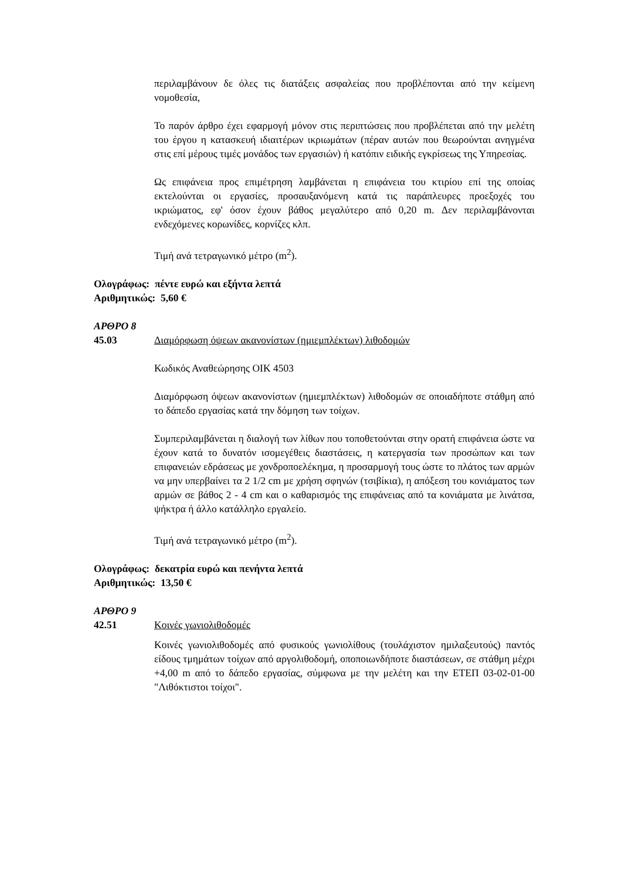περιλαμβάνουν δε όλες τις διατάξεις ασφαλείας που προβλέπονται από την κείμενη νομοθεσία,
Το παρόν άρθρο έχει εφαρμογή μόνον στις περιπτώσεις που προβλέπεται από την μελέτη του έργου η κατασκευή ιδιαιτέρων ικριωμάτων (πέραν αυτών που θεωρούνται ανηγμένα στις επί μέρους τιμές μονάδος των εργασιών) ή κατόπιν ειδικής εγκρίσεως της Υπηρεσίας.
Ως επιφάνεια προς επιμέτρηση λαμβάνεται η επιφάνεια του κτιρίου επί της οποίας εκτελούνται οι εργασίες, προσαυξανόμενη κατά τις παράπλευρες προεξοχές του ικριώματος, εφ' όσον έχουν βάθος μεγαλύτερο από 0,20 m. Δεν περιλαμβάνονται ενδεχόμενες κορωνίδες, κορνίζες κλπ.
Τιμή ανά τετραγωνικό μέτρο (m<sup>2</sup>).
Ολογράφως: πέντε ευρώ και εξήντα λεπτά
Αριθμητικώς: 5,60 €
ΑΡΘΡΟ 8
45.03 Διαμόρφωση όψεων ακανονίστων (ημιεμπλέκτων) λιθοδομών
Κωδικός Αναθεώρησης ΟΙΚ 4503
Διαμόρφωση όψεων ακανονίστων (ημιεμπλέκτων) λιθοδομών σε οποιαδήποτε στάθμη από το δάπεδο εργασίας κατά την δόμηση των τοίχων.
Συμπεριλαμβάνεται η διαλογή των λίθων που τοποθετούνται στην ορατή επιφάνεια ώστε να έχουν κατά το δυνατόν ισομεγέθεις διαστάσεις, η κατεργασία των προσώπων και των επιφανειών εδράσεως με χονδροποελέκημα, η προσαρμογή τους ώστε το πλάτος των αρμών να μην υπερβαίνει τα 2 1/2 cm με χρήση σφηνών (τσιβίκια), η απόξεση του κονιάματος των αρμών σε βάθος 2 - 4 cm και ο καθαρισμός της επιφάνειας από τα κονιάματα με λινάτσα, ψήκτρα ή άλλο κατάλληλο εργαλείο.
Τιμή ανά τετραγωνικό μέτρο (m<sup>2</sup>).
Ολογράφως: δεκατρία ευρώ και πενήντα λεπτά
Αριθμητικώς: 13,50 €
ΑΡΘΡΟ 9
42.51 Κοινές γωνιολιθοδομές
Κοινές γωνιολιθοδομές από φυσικούς γωνιολίθους (τουλάχιστον ημιλαξευτούς) παντός είδους τμημάτων τοίχων από αργολιθοδομή, οποποιωνδήποτε διαστάσεων, σε στάθμη μέχρι +4,00 m από το δάπεδο εργασίας, σύμφωνα με την μελέτη και την ΕΤΕΠ 03-02-01-00 "Λιθόκτιστοι τοίχοι".